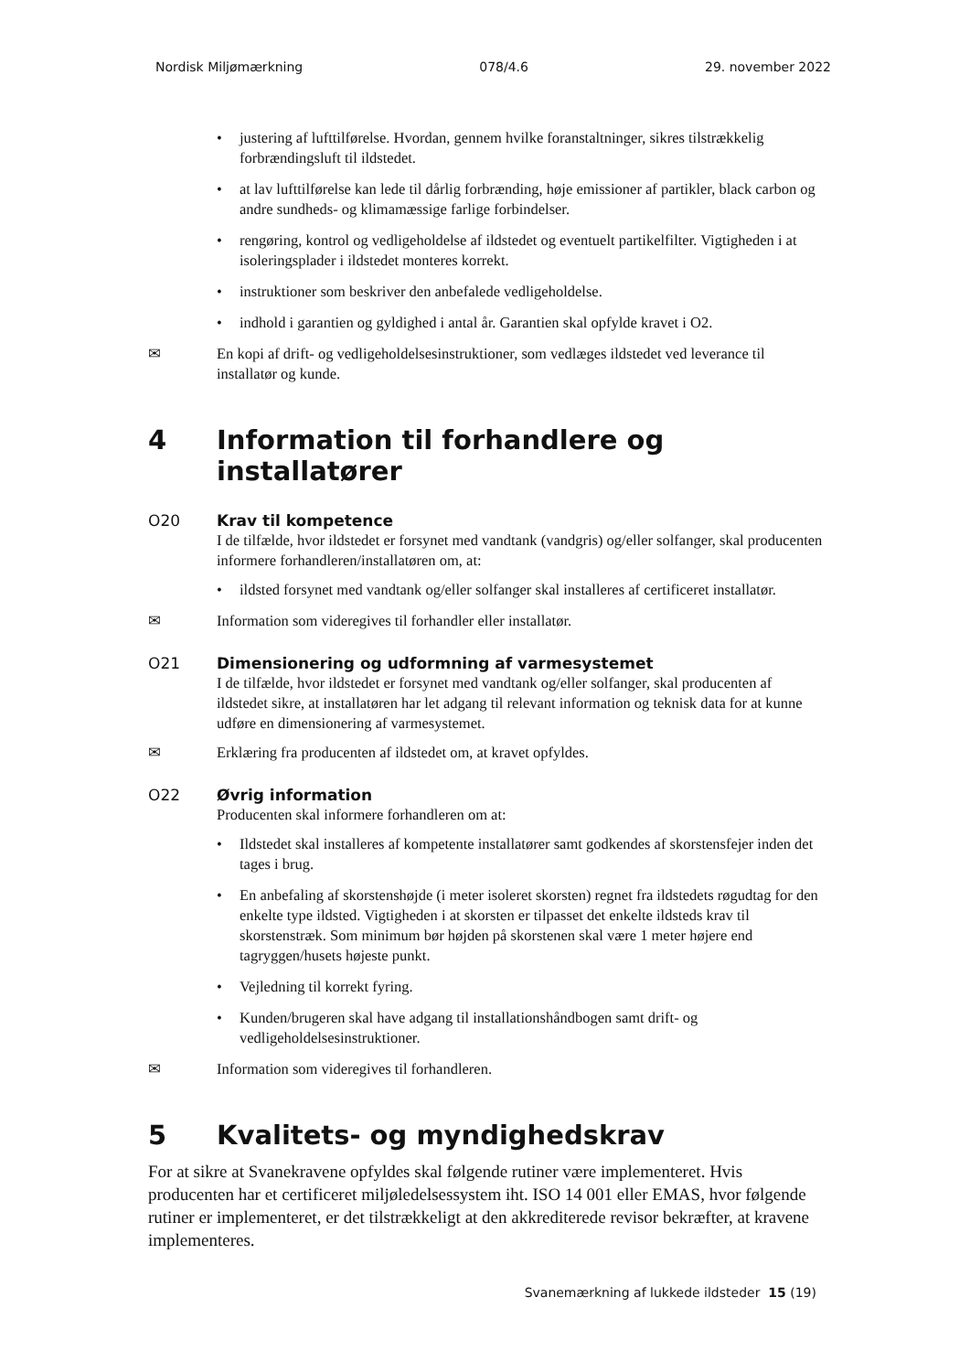Nordisk Miljømærkning 078/4.6 29. november 2022
• justering af lufttilførelse. Hvordan, gennem hvilke foranstaltninger, sikres tilstrækkelig forbrændingsluft til ildstedet.
• at lav lufttilførelse kan lede til dårlig forbrænding, høje emissioner af partikler, black carbon og andre sundheds- og klimamæssige farlige forbindelser.
• rengøring, kontrol og vedligeholdelse af ildstedet og eventuelt partikelfilter. Vigtigheden i at isoleringsplader i ildstedet monteres korrekt.
• instruktioner som beskriver den anbefalede vedligeholdelse.
• indhold i garantien og gyldighed i antal år. Garantien skal opfylde kravet i O2.
✉ En kopi af drift- og vedligeholdelsesinstruktioner, som vedlæges ildstedet ved leverance til installatør og kunde.
4 Information til forhandlere og installatører
O20 Krav til kompetence
I de tilfælde, hvor ildstedet er forsynet med vandtank (vandgris) og/eller solfanger, skal producenten informere forhandleren/installatøren om, at:
• ildsted forsynet med vandtank og/eller solfanger skal installeres af certificeret installatør.
✉ Information som videregives til forhandler eller installatør.
O21 Dimensionering og udformning af varmesystemet
I de tilfælde, hvor ildstedet er forsynet med vandtank og/eller solfanger, skal producenten af ildstedet sikre, at installatøren har let adgang til relevant information og teknisk data for at kunne udføre en dimensionering af varmesystemet.
✉ Erklæring fra producenten af ildstedet om, at kravet opfyldes.
O22 Øvrig information
Producenten skal informere forhandleren om at:
• Ildstedet skal installeres af kompetente installatører samt godkendes af skorstensfejer inden det tages i brug.
• En anbefaling af skorstenshøjde (i meter isoleret skorsten) regnet fra ildstedets røgudtag for den enkelte type ildsted. Vigtigheden i at skorsten er tilpasset det enkelte ildsteds krav til skorstenstræk. Som minimum bør højden på skorstenen skal være 1 meter højere end tagryggen/husets højeste punkt.
• Vejledning til korrekt fyring.
• Kunden/brugeren skal have adgang til installationshåndbogen samt drift- og vedligeholdelsesinstruktioner.
✉ Information som videregives til forhandleren.
5 Kvalitets- og myndighedskrav
For at sikre at Svanekravene opfyldes skal følgende rutiner være implementeret. Hvis producenten har et certificeret miljøledelsessystem iht. ISO 14 001 eller EMAS, hvor følgende rutiner er implementeret, er det tilstrækkeligt at den akkrediterede revisor bekræfter, at kravene implementeres.
Svanemærkning af lukkede ildsteder 15 (19)